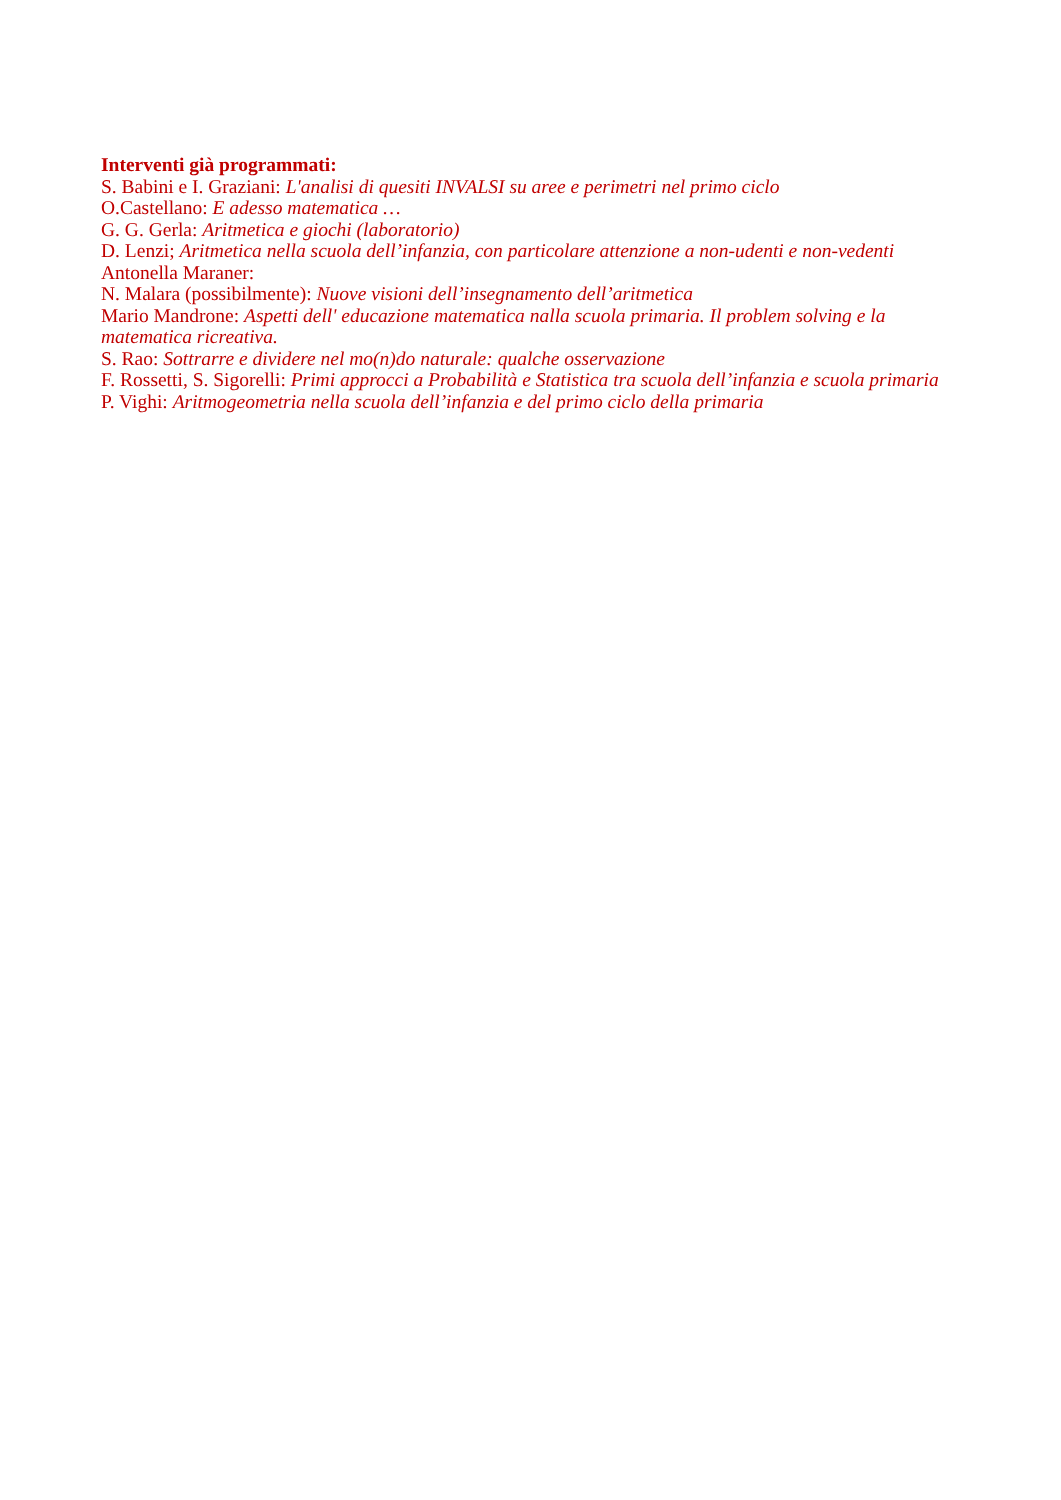Interventi già programmati:
S. Babini e I. Graziani: L'analisi di quesiti INVALSI su aree e perimetri nel primo ciclo
O.Castellano: E adesso matematica …
G. G. Gerla: Aritmetica e giochi (laboratorio)
D. Lenzi; Aritmetica nella scuola dell’infanzia, con particolare attenzione a non-udenti e non-vedenti
Antonella Maraner:
N. Malara (possibilmente): Nuove visioni dell’insegnamento dell’aritmetica
Mario Mandrone: Aspetti dell' educazione matematica nalla scuola primaria. Il problem solving e la matematica ricreativa.
S. Rao: Sottrarre e dividere nel mo(n)do naturale: qualche osservazione
F. Rossetti, S. Sigorelli: Primi approcci a Probabilità e Statistica tra scuola dell’infanzia e scuola primaria
P. Vighi: Aritmogeometria nella scuola dell’infanzia e del primo ciclo della primaria